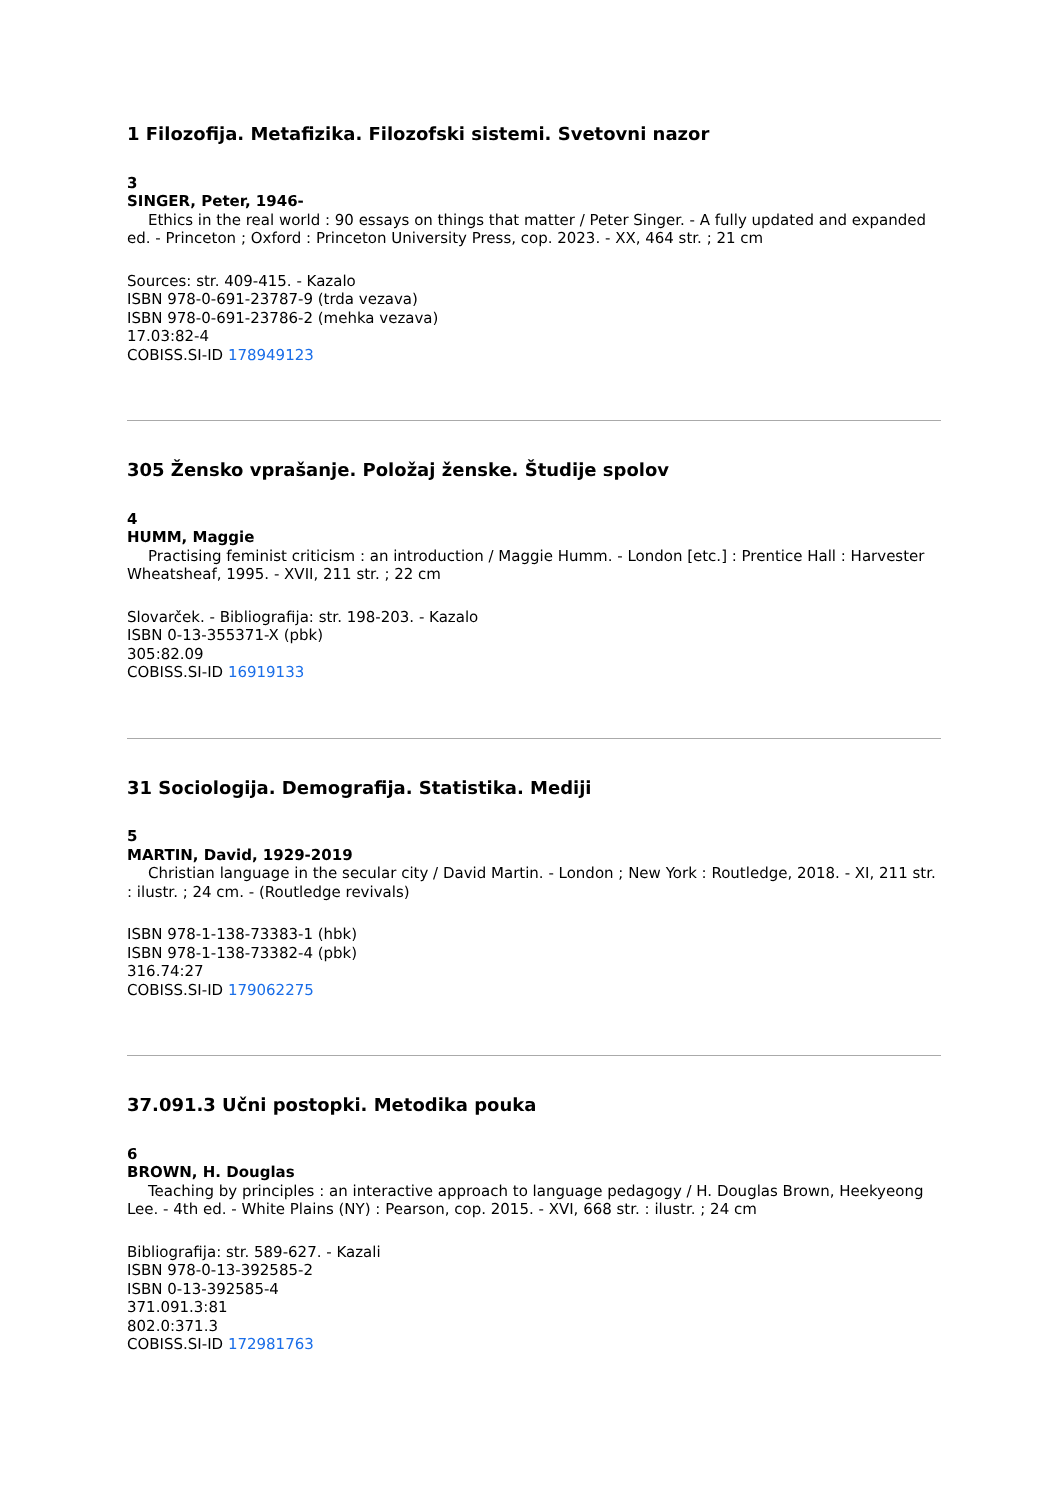1 Filozofija. Metafizika. Filozofski sistemi. Svetovni nazor
3
SINGER, Peter, 1946-
Ethics in the real world : 90 essays on things that matter / Peter Singer. - A fully updated and expanded ed. - Princeton ; Oxford : Princeton University Press, cop. 2023. - XX, 464 str. ; 21 cm
Sources: str. 409-415. - Kazalo
ISBN 978-0-691-23787-9 (trda vezava)
ISBN 978-0-691-23786-2 (mehka vezava)
17.03:82-4
COBISS.SI-ID 178949123
305 Žensko vprašanje. Položaj ženske. Študije spolov
4
HUMM, Maggie
Practising feminist criticism : an introduction / Maggie Humm. - London [etc.] : Prentice Hall : Harvester Wheatsheaf, 1995. - XVII, 211 str. ; 22 cm
Slovarček. - Bibliografija: str. 198-203. - Kazalo
ISBN 0-13-355371-X (pbk)
305:82.09
COBISS.SI-ID 16919133
31 Sociologija. Demografija. Statistika. Mediji
5
MARTIN, David, 1929-2019
Christian language in the secular city / David Martin. - London ; New York : Routledge, 2018. - XI, 211 str. : ilustr. ; 24 cm. - (Routledge revivals)
ISBN 978-1-138-73383-1 (hbk)
ISBN 978-1-138-73382-4 (pbk)
316.74:27
COBISS.SI-ID 179062275
37.091.3 Učni postopki. Metodika pouka
6
BROWN, H. Douglas
Teaching by principles : an interactive approach to language pedagogy / H. Douglas Brown, Heekyeong Lee. - 4th ed. - White Plains (NY) : Pearson, cop. 2015. - XVI, 668 str. : ilustr. ; 24 cm
Bibliografija: str. 589-627. - Kazali
ISBN 978-0-13-392585-2
ISBN 0-13-392585-4
371.091.3:81
802.0:371.3
COBISS.SI-ID 172981763